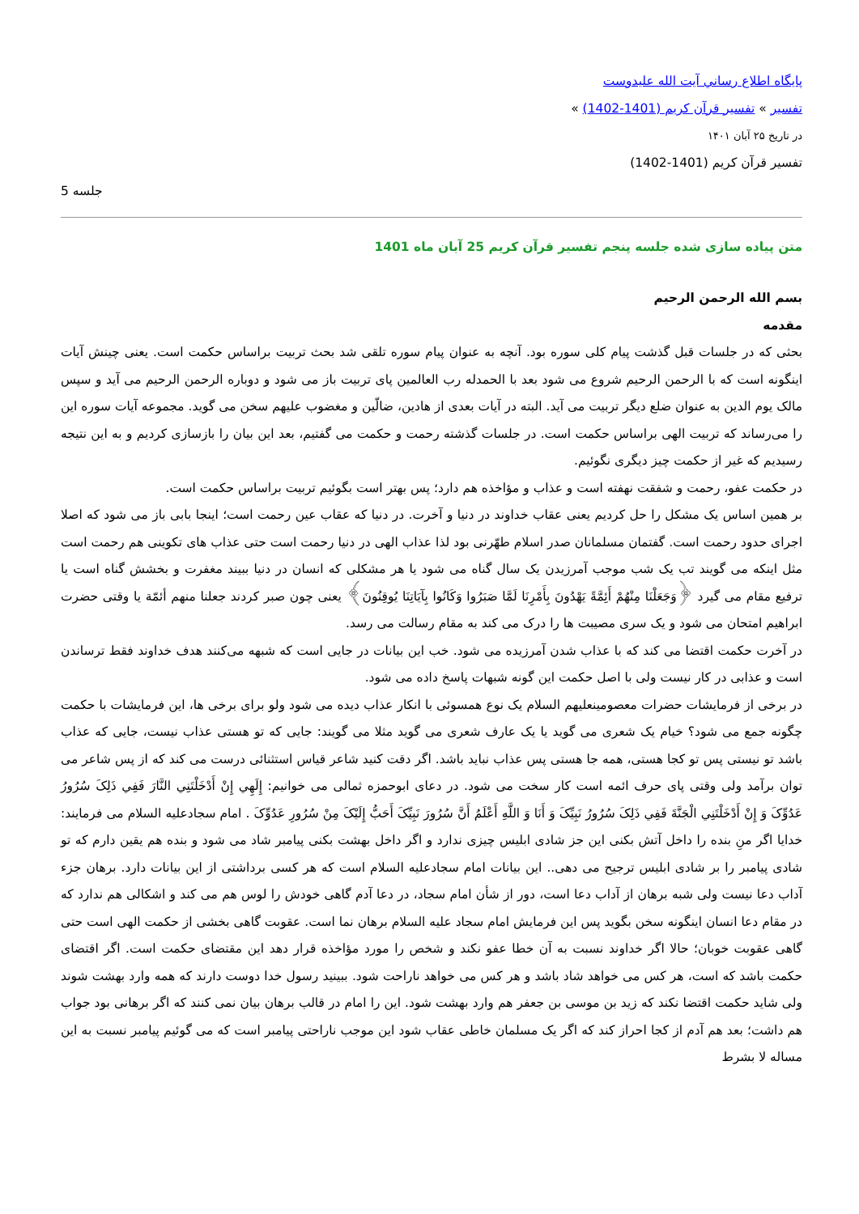پايگاه اطلاع رساني آيت الله عليدوست
تفسیر » تفسیر قرآن کریم (1401-1402) »
در تاریخ ۲۵ آبان ۱۴۰۱
تفسیر قرآن کریم (1401-1402)
جلسه 5
متن پیاده سازی شده جلسه پنجم تفسیر قرآن کریم 25 آبان ماه 1401
بسم الله الرحمن الرحیم
مقدمه
بحثی که در جلسات قبل گذشت پیام کلی سوره بود. آنچه به عنوان پیام سوره تلقی شد بحث تربیت براساس حکمت است. یعنی چینش آیات اینگونه است که با الرحمن الرحیم شروع می شود بعد با الحمدله رب العالمین پای تربیت باز می شود و دوباره الرحمن الرحیم می آید و سپس مالک یوم الدین به عنوان ضلع دیگر تربیت می آید. البته در آیات بعدی از هادین، ضالّین و مغضوب علیهم سخن می گوید. مجموعه آیات سوره این را می‌رساند که تربیت الهی براساس حکمت است. در جلسات گذشته رحمت و حکمت می گفتیم، بعد این بیان را بازسازی کردیم و به این نتیجه رسیدیم که غیر از حکمت چیز دیگری نگوئیم.
در حکمت عفو، رحمت و شفقت نهفته است و عذاب و مؤاخذه هم دارد؛ پس بهتر است بگوئیم تربیت براساس حکمت است.
بر همین اساس یک مشکل را حل کردیم یعنی عقاب خداوند در دنیا و آخرت. در دنیا که عقاب عین رحمت است؛ اینجا بابی باز می شود که اصلا اجرای حدود رحمت است. گفتمان مسلمانان صدر اسلام طهّرنی بود لذا عذاب الهی در دنیا رحمت است حتی عذاب های تکوینی هم رحمت است مثل اینکه می گویند تب یک شب موجب آمرزیدن یک سال گناه می شود یا هر مشکلی که انسان در دنیا ببیند مغفرت و بخشش گناه است یا ترفیع مقام می گیرد ﴿وَجَعَلْنَا مِنْهُمْ أَئِمَّةً يَهْدُونَ بِأَمْرِنَا لَمَّا صَبَرُوا وَكَانُوا بِآيَاتِنَا يُوقِنُونَ﴾ یعنی چون صبر کردند جعلنا منهم أئمّة یا وقتی حضرت ابراهیم امتحان می شود و یک سری مصیبت ها را درک می کند به مقام رسالت می رسد.
در آخرت حکمت اقتضا می کند که با عذاب شدن آمرزیده می شود. خب این بیانات در جایی است که شبهه می‌کنند هدف خداوند فقط ترساندن است و عذابی در کار نیست ولی با اصل حکمت این گونه شبهات پاسخ داده می شود.
در برخی از فرمایشات حضرات معصومینعلیهم السلام یک نوع همسوئی با انکار عذاب دیده می شود ولو برای برخی ها، این فرمایشات با حکمت چگونه جمع می شود؟ خیام یک شعری می گوید یا یک عارف شعری می گوید مثلا می گویند: جایی که تو هستی عذاب نیست، جایی که عذاب باشد تو نیستی پس تو کجا هستی، همه جا هستی پس عذاب نباید باشد. اگر دقت کنید شاعر قیاس استثنائی درست می کند که از پس شاعر می توان برآمد ولی وقتی پای حرف ائمه است کار سخت می شود. در دعای ابوحمزه ثمالی می خوانیم: إِلَهِي إِنْ أَدْخَلْتَنِي النَّارَ فَفِي ذَلِکَ سُرُورُ عَدُوِّکَ وَ إِنْ أَدْخَلْتَنِي الْجَنَّةَ فَفِي ذَلِکَ سُرُورُ نَبِيِّکَ وَ أَنَا وَ اللَّهِ أَعْلَمُ أَنَّ سُرُورَ نَبِيِّکَ أَحَبُّ إِلَيْکَ مِنْ سُرُورِ عَدُوِّکَ . امام سجادعلیه السلام می فرمایند: خدایا اگر منِ بنده را داخل آتش بکنی این جز شادی ابلیس چیزی ندارد و اگر داخل بهشت بکنی پیامبر شاد می شود و بنده هم یقین دارم که تو شادی پیامبر را بر شادی ابلیس ترجیح می دهی.. این بیانات امام سجادعلیه السلام است که هر کسی برداشتی از این بیانات دارد. برهان جزء آداب دعا نیست ولی شبه برهان از آداب دعا است، دور از شأن امام سجاد، در دعا آدم گاهی خودش را لوس هم می کند و اشکالی هم ندارد که در مقام دعا انسان اینگونه سخن بگوید پس این فرمایش امام سجاد علیه السلام برهان نما است. عقوبت گاهی بخشی از حکمت الهی است حتی گاهی عقوبت خوبان؛ حالا اگر خداوند نسبت به آن خطا عفو نکند و شخص را مورد مؤاخذه قرار دهد این مقتضای حکمت است. اگر اقتضای حکمت باشد که است، هر کس می خواهد شاد باشد و هر کس می خواهد ناراحت شود. ببینید رسول خدا دوست دارند که همه وارد بهشت شوند ولی شاید حکمت اقتضا نکند که زید بن موسی بن جعفر هم وارد بهشت شود. این را امام در قالب برهان بیان نمی کنند که اگر برهانی بود جواب هم داشت؛ بعد هم آدم از کجا احراز کند که اگر یک مسلمان خاطی عقاب شود این موجب ناراحتی پیامبر است که می گوئیم پیامبر نسبت به این مساله لا بشرط